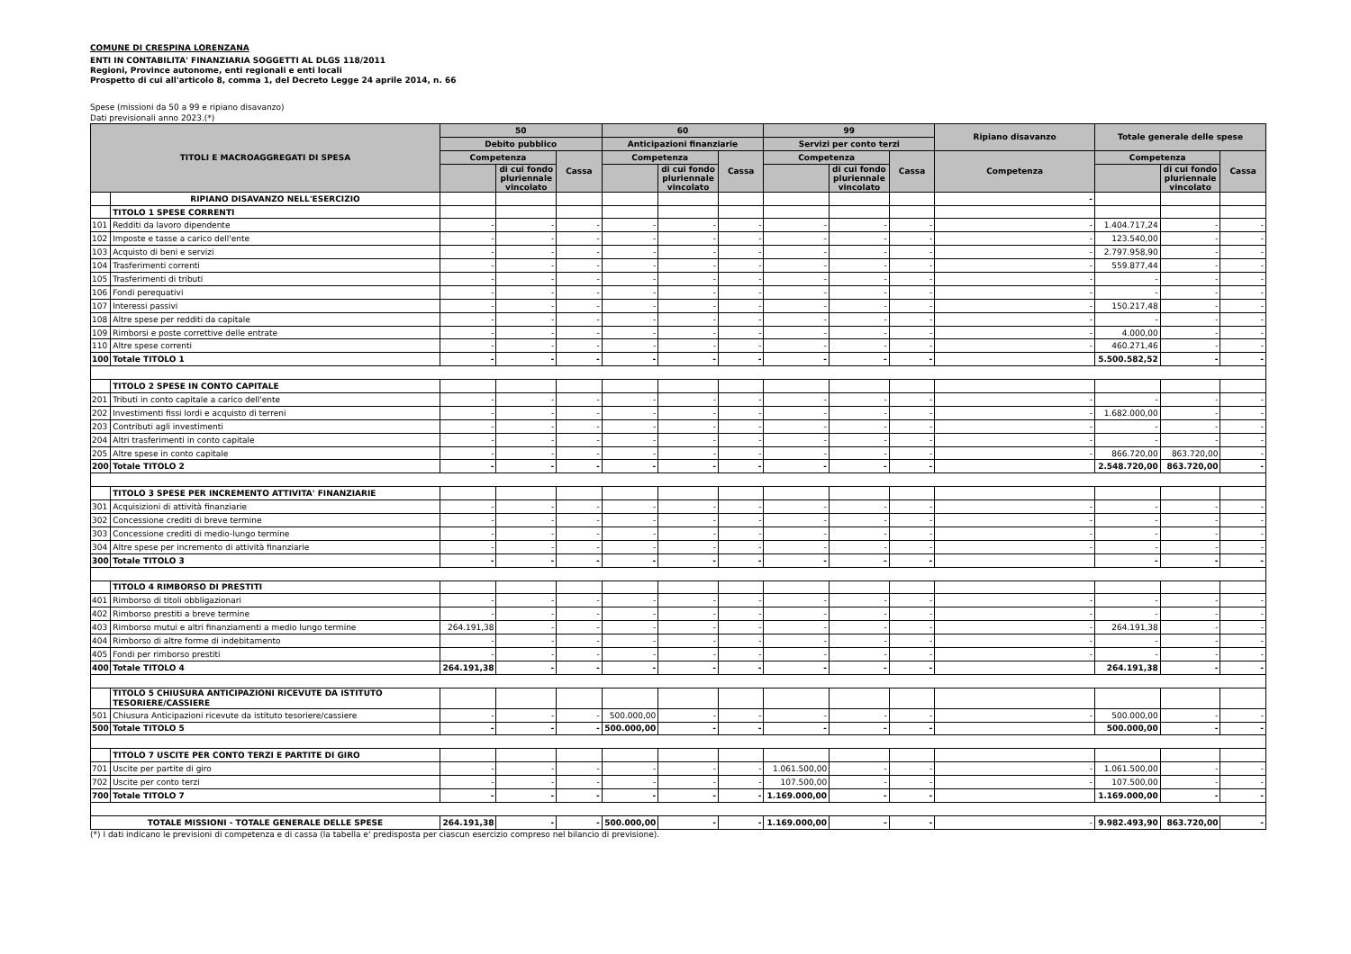COMUNE DI CRESPINA LORENZANA
ENTI IN CONTABILITA' FINANZIARIA SOGGETTI AL DLGS 118/2011
Regioni, Province autonome, enti regionali e enti locali
Prospetto di cui all'articolo 8, comma 1, del Decreto Legge 24 aprile 2014, n. 66
Spese (missioni da 50 a 99 e ripiano disavanzo)
Dati previsionali anno 2023.(*)
| TITOLI E MACROAGGREGATI DI SPESA | | 50 | | | 60 | | | 99 | | | Ripiano disavanzo | Totale generale delle spese | | |
| --- | --- | --- | --- | --- | --- | --- | --- | --- | --- | --- | --- | --- | --- | --- |
| | | Debito pubblico | | | Anticipazioni finanziarie | | | Servizi per conto terzi | | | | | | |
| | | Competenza | | Cassa | Competenza | | Cassa | Competenza | | Cassa | Competenza | Competenza | | Cassa |
| | | | di cui fondo pluriennale vincolato | | | di cui fondo pluriennale vincolato | | | di cui fondo pluriennale vincolato | | | | di cui fondo pluriennale vincolato | |
| | RIPIANO DISAVANZO NELL'ESERCIZIO | | | | | | | | | | - | | | |
| | TITOLO 1 SPESE CORRENTI | | | | | | | | | | | | | |
| 101 | Redditi da lavoro dipendente | - | - | - | - | - | - | - | - | - | - | 1.404.717,24 | - | - |
| 102 | Imposte e tasse a carico dell'ente | - | - | - | - | - | - | - | - | - | - | 123.540,00 | - | - |
| 103 | Acquisto di beni e servizi | - | - | - | - | - | - | - | - | - | - | 2.797.958,90 | - | - |
| 104 | Trasferimenti correnti | - | - | - | - | - | - | - | - | - | - | 559.877,44 | - | - |
| 105 | Trasferimenti di tributi | - | - | - | - | - | - | - | - | - | - | - | - | - |
| 106 | Fondi perequativi | - | - | - | - | - | - | - | - | - | - | - | - | - |
| 107 | Interessi passivi | - | - | - | - | - | - | - | - | - | - | 150.217,48 | - | - |
| 108 | Altre spese per redditi da capitale | - | - | - | - | - | - | - | - | - | - | - | - | - |
| 109 | Rimborsi e poste correttive delle entrate | - | - | - | - | - | - | - | - | - | - | 4.000,00 | - | - |
| 110 | Altre spese correnti | - | - | - | - | - | - | - | - | - | - | 460.271,46 | - | - |
| 100 | Totale TITOLO 1 | - | - | - | - | - | - | - | - | - | | 5.500.582,52 | - | - |
| | TITOLO 2 SPESE IN CONTO CAPITALE | | | | | | | | | | | | | |
| 201 | Tributi in conto capitale a carico dell'ente | - | - | - | - | - | - | - | - | - | - | - | - | - |
| 202 | Investimenti fissi lordi e acquisto di terreni | - | - | - | - | - | - | - | - | - | - | 1.682.000,00 | - | - |
| 203 | Contributi agli investimenti | - | - | - | - | - | - | - | - | - | - | - | - | - |
| 204 | Altri trasferimenti in conto capitale | - | - | - | - | - | - | - | - | - | - | - | - | - |
| 205 | Altre spese in conto capitale | - | - | - | - | - | - | - | - | - | - | 866.720,00 | 863.720,00 | - |
| 200 | Totale TITOLO 2 | - | - | - | - | - | - | - | - | - | | 2.548.720,00 | 863.720,00 | - |
| | TITOLO 3 SPESE PER INCREMENTO ATTIVITA' FINANZIARIE | | | | | | | | | | | | | |
| 301 | Acquisizioni di attività finanziarie | - | - | - | - | - | - | - | - | - | - | - | - | - |
| 302 | Concessione crediti di breve termine | - | - | - | - | - | - | - | - | - | - | - | - | - |
| 303 | Concessione crediti di medio-lungo termine | - | - | - | - | - | - | - | - | - | - | - | - | - |
| 304 | Altre spese per incremento di attività finanziarie | - | - | - | - | - | - | - | - | - | - | - | - | - |
| 300 | Totale TITOLO 3 | - | - | - | - | - | - | - | - | - | | - | - | - |
| | TITOLO 4 RIMBORSO DI PRESTITI | | | | | | | | | | | | | |
| 401 | Rimborso di titoli obbligazionari | - | - | - | - | - | - | - | - | - | - | - | - | - |
| 402 | Rimborso prestiti a breve termine | - | - | - | - | - | - | - | - | - | - | - | - | - |
| 403 | Rimborso mutui e altri finanziamenti a medio lungo termine | 264.191,38 | - | - | - | - | - | - | - | - | - | 264.191,38 | - | - |
| 404 | Rimborso di altre forme di indebitamento | - | - | - | - | - | - | - | - | - | - | - | - | - |
| 405 | Fondi per rimborso prestiti | - | - | - | - | - | - | - | - | - | - | - | - | - |
| 400 | Totale TITOLO 4 | 264.191,38 | - | - | - | - | - | - | - | - | | 264.191,38 | - | - |
| | TITOLO 5 CHIUSURA ANTICIPAZIONI RICEVUTE DA ISTITUTO TESORIERE/CASSIERE | | | | | | | | | | | | | |
| 501 | Chiusura Anticipazioni ricevute da istituto tesoriere/cassiere | - | - | - | 500.000,00 | - | - | - | - | - | - | 500.000,00 | - | - |
| 500 | Totale TITOLO 5 | - | - | - | 500.000,00 | - | - | - | - | - | | 500.000,00 | - | - |
| | TITOLO 7 USCITE PER CONTO TERZI E PARTITE DI GIRO | | | | | | | | | | | | | |
| 701 | Uscite per partite di giro | - | - | - | - | - | - | 1.061.500,00 | - | - | - | 1.061.500,00 | - | - |
| 702 | Uscite per conto terzi | - | - | - | - | - | - | 107.500,00 | - | - | - | 107.500,00 | - | - |
| 700 | Totale TITOLO 7 | - | - | - | - | - | - | 1.169.000,00 | - | - | | 1.169.000,00 | - | - |
| TOTALE MISSIONI - TOTALE GENERALE DELLE SPESE | | 264.191,38 | - | - | 500.000,00 | - | - | 1.169.000,00 | - | - | - | 9.982.493,90 | 863.720,00 | - |
(*) I dati indicano le previsioni di competenza e di cassa (la tabella e' predisposta per ciascun esercizio compreso nel bilancio di previsione).